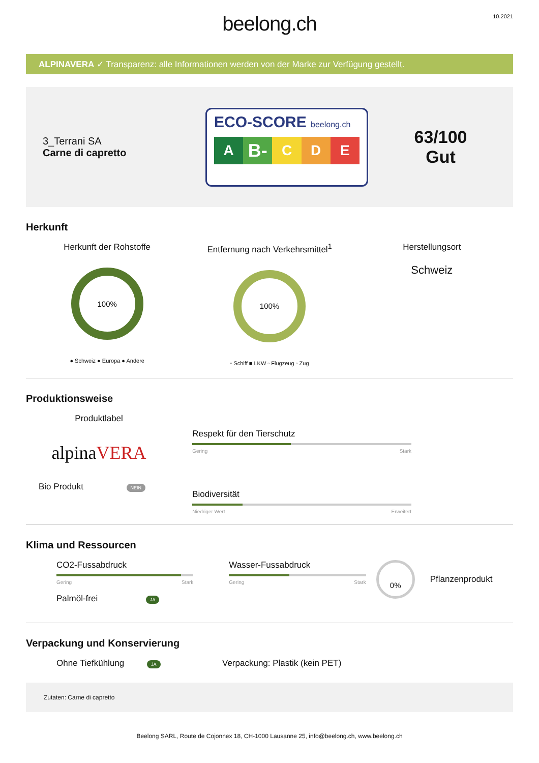beelong.ch
10.2021
ALPINAVERA ✓ Transparenz: alle Informationen werden von der Marke zur Verfügung gestellt.
3_Terrani SA
Carne di capretto
ECO-SCORE beelong.ch
A
B-
C D E
63/100
Gut
Herkunft
Herkunft der Rohstoffe
100%
● Schweiz ● Europa ● Andere
Entfernung nach Verkehrsmittel<sup>1</sup>
100%
▫ Schiff ■ LKW ▫ Flugzeug ▫ Zug
Herstellungsort
Schweiz
Produktionsweise
Produktlabel
alpinaVERA
Bio Produkt NEIN
Respekt für den Tierschutz
Gering Stark
Biodiversität
Niedriger Wert Erweitert
Klima und Ressourcen
CO2-Fussabdruck
Gering Stark
Palmöl-frei JA
Wasser-Fussabdruck
Gering Stark
0%
Pflanzenprodukt
Verpackung und Konservierung
Ohne Tiefkühlung JA
Verpackung: Plastik (kein PET)
Zutaten: Carne di capretto
Beelong SARL, Route de Cojonnex 18, CH-1000 Lausanne 25, info@beelong.ch, www.beelong.ch